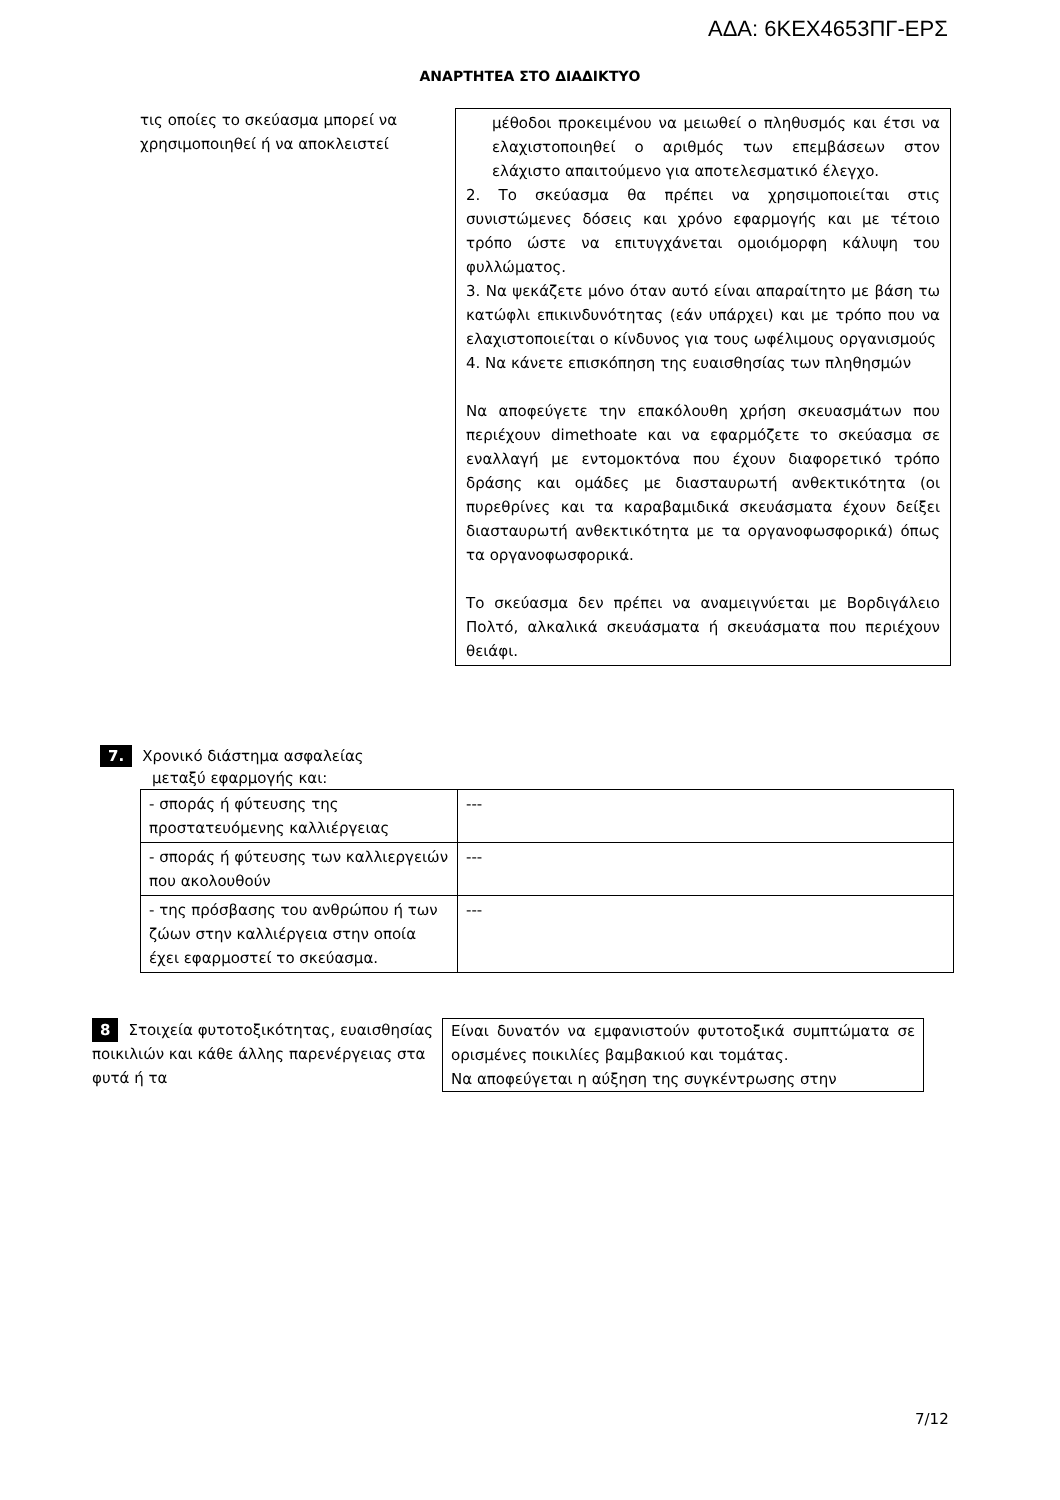ΑΔΑ: 6ΚΕΧ4653ΠΓ-ΕΡΣ
ΑΝΑΡΤΗΤΕΑ ΣΤΟ ΔΙΑΔΙΚΤΥΟ
τις οποίες το σκεύασμα μπορεί να χρησιμοποιηθεί ή να αποκλειστεί
μέθοδοι προκειμένου να μειωθεί ο πληθυσμός και έτσι να ελαχιστοποιηθεί ο αριθμός των επεμβάσεων στον ελάχιστο απαιτούμενο για αποτελεσματικό έλεγχο.
2. Το σκεύασμα θα πρέπει να χρησιμοποιείται στις συνιστώμενες δόσεις και χρόνο εφαρμογής και με τέτοιο τρόπο ώστε να επιτυγχάνεται ομοιόμορφη κάλυψη του φυλλώματος.
3. Να ψεκάζετε μόνο όταν αυτό είναι απαραίτητο με βάση τω κατώφλι επικινδυνότητας (εάν υπάρχει) και με τρόπο που να ελαχιστοποιείται ο κίνδυνος για τους ωφέλιμους οργανισμούς
4. Να κάνετε επισκόπηση της ευαισθησίας των πληθησμών
Να αποφεύγετε την επακόλουθη χρήση σκευασμάτων που περιέχουν dimethoate και να εφαρμόζετε το σκεύασμα σε εναλλαγή με εντομοκτόνα που έχουν διαφορετικό τρόπο δράσης και ομάδες με διασταυρωτή ανθεκτικότητα (οι πυρεθρίνες και τα καραβαμιδικά σκευάσματα έχουν δείξει διασταυρωτή ανθεκτικότητα με τα οργανοφωσφορικά) όπως τα οργανοφωσφορικά.
Το σκεύασμα δεν πρέπει να αναμειγνύεται με Βορδιγάλειο Πολτό, αλκαλικά σκευάσματα ή σκευάσματα που περιέχουν θειάφι.
7. Χρονικό διάστημα ασφαλείας
μεταξύ εφαρμογής και:
| - σποράς ή φύτευσης της προστατευόμενης καλλιέργειας | --- |
| - σποράς ή φύτευσης των καλλιεργειών που ακολουθούν | --- |
| - της πρόσβασης του ανθρώπου ή των ζώων στην καλλιέργεια στην οποία έχει εφαρμοστεί το σκεύασμα. | --- |
8 Στοιχεία φυτοτοξικότητας, ευαισθησίας ποικιλιών και κάθε άλλης παρενέργειας στα φυτά ή τα
Είναι δυνατόν να εμφανιστούν φυτοτοξικά συμπτώματα σε ορισμένες ποικιλίες βαμβακιού και τομάτας.
Να αποφεύγεται η αύξηση της συγκέντρωσης στην
7/12